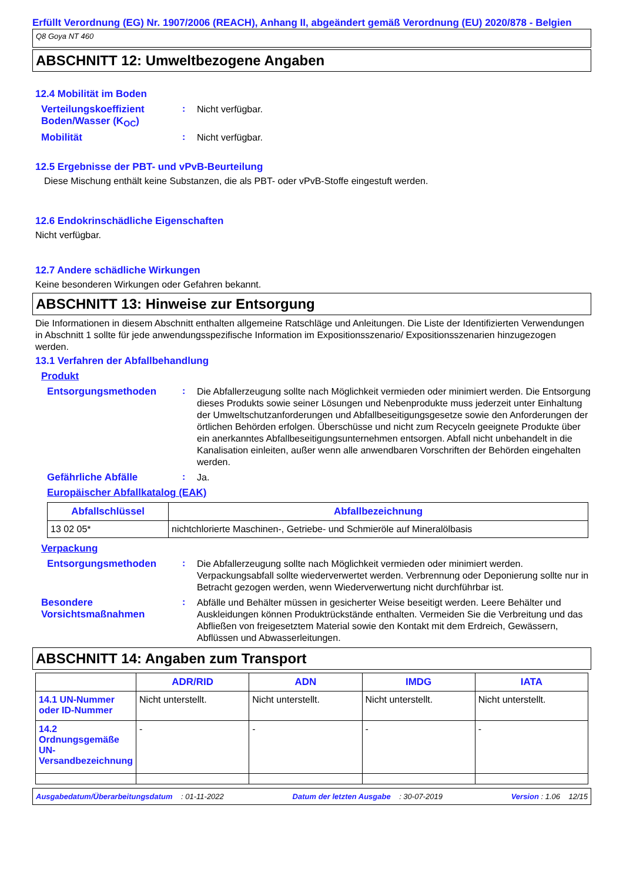Erfüllt Verordnung (EG) Nr. 1907/2006 (REACH), Anhang II, abgeändert gemäß Verordnung (EU) 2020/878 - Belgien
Q8 Goya NT 460
ABSCHNITT 12: Umweltbezogene Angaben
12.4 Mobilität im Boden
Verteilungskoeffizient Boden/Wasser (K<sub>OC</sub>)
:
Nicht verfügbar.
Mobilität :
Nicht verfügbar.
12.5 Ergebnisse der PBT- und vPvB-Beurteilung
Diese Mischung enthält keine Substanzen, die als PBT- oder vPvB-Stoffe eingestuft werden.
12.6 Endokrinschädliche Eigenschaften
Nicht verfügbar.
12.7 Andere schädliche Wirkungen
Keine besonderen Wirkungen oder Gefahren bekannt.
ABSCHNITT 13: Hinweise zur Entsorgung
Die Informationen in diesem Abschnitt enthalten allgemeine Ratschläge und Anleitungen. Die Liste der Identifizierten Verwendungen in Abschnitt 1 sollte für jede anwendungsspezifische Information im Expositionsszenario/ Expositionsszenarien hinzugezogen werden.
13.1 Verfahren der Abfallbehandlung
Produkt
Entsorgungsmethoden :
Die Abfallerzeugung sollte nach Möglichkeit vermieden oder minimiert werden. Die Entsorgung dieses Produkts sowie seiner Lösungen und Nebenprodukte muss jederzeit unter Einhaltung der Umweltschutzanforderungen und Abfallbeseitigungsgesetze sowie den Anforderungen der örtlichen Behörden erfolgen. Überschüsse und nicht zum Recyceln geeignete Produkte über ein anerkanntes Abfallbeseitigungsunternehmen entsorgen. Abfall nicht unbehandelt in die Kanalisation einleiten, außer wenn alle anwendbaren Vorschriften der Behörden eingehalten werden.
Gefährliche Abfälle :
Ja.
Europäischer Abfallkatalog (EAK)
| Abfallschlüssel | Abfallbezeichnung |
| --- | --- |
| 13 02 05* | nichtchlorierte Maschinen-, Getriebe- und Schmieröle auf Mineralölbasis |
Verpackung
Entsorgungsmethoden :
Die Abfallerzeugung sollte nach Möglichkeit vermieden oder minimiert werden. Verpackungsabfall sollte wiederverwertet werden. Verbrennung oder Deponierung sollte nur in Betracht gezogen werden, wenn Wiederverwertung nicht durchführbar ist.
Besondere Vorsichtsmaßnahmen
:
Abfälle und Behälter müssen in gesicherter Weise beseitigt werden. Leere Behälter und Auskleidungen können Produktrückstände enthalten. Vermeiden Sie die Verbreitung und das Abfließen von freigesetztem Material sowie den Kontakt mit dem Erdreich, Gewässern, Abflüssen und Abwasserleitungen.
ABSCHNITT 14: Angaben zum Transport
| | ADR/RID | ADN | IMDG | IATA |
| --- | --- | --- | --- | --- |
| 14.1 UN-Nummer oder ID-Nummer | Nicht unterstellt. | Nicht unterstellt. | Nicht unterstellt. | Nicht unterstellt. |
| 14.2 Ordnungsgemäße UN-Versandbezeichnung | - | - | - | - |
Ausgabedatum/Überarbeitungsdatum : 01-11-2022 Datum der letzten Ausgabe : 30-07-2019 Version : 1.06 12/15